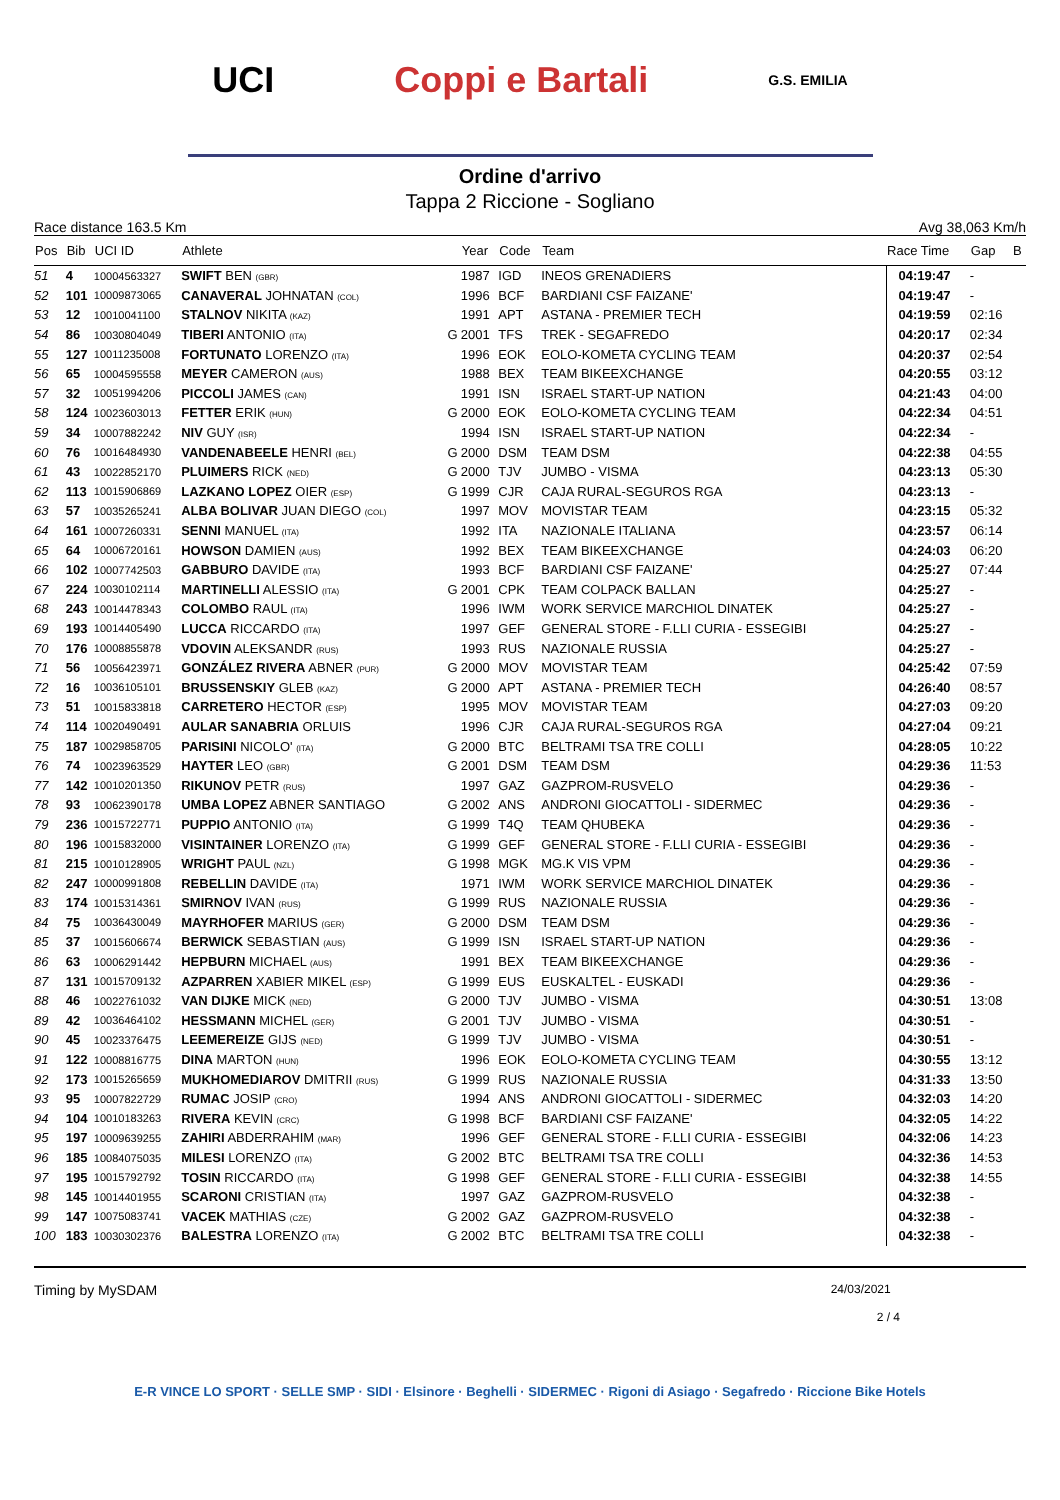UCI Coppi e Bartali G.S. EMILIA
Ordine d'arrivo
Tappa 2 Riccione - Sogliano
Race distance 163.5 Km Avg 38,063 Km/h
| Pos | Bib | UCI ID | Athlete | | Year | Code | Team | Race Time | Gap | B |
| --- | --- | --- | --- | --- | --- | --- | --- | --- | --- | --- |
| 51 | 4 | 10004563327 | SWIFT BEN (GBR) | | 1987 | IGD | INEOS GRENADIERS | 04:19:47 | - | |
| 52 | 101 | 10009873065 | CANAVERAL JOHNATAN (COL) | | 1996 | BCF | BARDIANI CSF FAIZANE' | 04:19:47 | - | |
| 53 | 12 | 10010041100 | STALNOV NIKITA (KAZ) | | 1991 | APT | ASTANA - PREMIER TECH | 04:19:59 | 02:16 | |
| 54 | 86 | 10030804049 | TIBERI ANTONIO (ITA) | G | 2001 | TFS | TREK - SEGAFREDO | 04:20:17 | 02:34 | |
| 55 | 127 | 10011235008 | FORTUNATO LORENZO (ITA) | | 1996 | EOK | EOLO-KOMETA CYCLING TEAM | 04:20:37 | 02:54 | |
| 56 | 65 | 10004595558 | MEYER CAMERON (AUS) | | 1988 | BEX | TEAM BIKEEXCHANGE | 04:20:55 | 03:12 | |
| 57 | 32 | 10051994206 | PICCOLI JAMES (CAN) | | 1991 | ISN | ISRAEL START-UP NATION | 04:21:43 | 04:00 | |
| 58 | 124 | 10023603013 | FETTER ERIK (HUN) | G | 2000 | EOK | EOLO-KOMETA CYCLING TEAM | 04:22:34 | 04:51 | |
| 59 | 34 | 10007882242 | NIV GUY (ISR) | | 1994 | ISN | ISRAEL START-UP NATION | 04:22:34 | - | |
| 60 | 76 | 10016484930 | VANDENABEELE HENRI (BEL) | G | 2000 | DSM | TEAM DSM | 04:22:38 | 04:55 | |
| 61 | 43 | 10022852170 | PLUIMERS RICK (NED) | G | 2000 | TJV | JUMBO - VISMA | 04:23:13 | 05:30 | |
| 62 | 113 | 10015906869 | LAZKANO LOPEZ OIER (ESP) | G | 1999 | CJR | CAJA RURAL-SEGUROS RGA | 04:23:13 | - | |
| 63 | 57 | 10035265241 | ALBA BOLIVAR JUAN DIEGO (COL) | | 1997 | MOV | MOVISTAR TEAM | 04:23:15 | 05:32 | |
| 64 | 161 | 10007260331 | SENNI MANUEL (ITA) | | 1992 | ITA | NAZIONALE ITALIANA | 04:23:57 | 06:14 | |
| 65 | 64 | 10006720161 | HOWSON DAMIEN (AUS) | | 1992 | BEX | TEAM BIKEEXCHANGE | 04:24:03 | 06:20 | |
| 66 | 102 | 10007742503 | GABBURO DAVIDE (ITA) | | 1993 | BCF | BARDIANI CSF FAIZANE' | 04:25:27 | 07:44 | |
| 67 | 224 | 10030102114 | MARTINELLI ALESSIO (ITA) | G | 2001 | CPK | TEAM COLPACK BALLAN | 04:25:27 | - | |
| 68 | 243 | 10014478343 | COLOMBO RAUL (ITA) | | 1996 | IWM | WORK SERVICE MARCHIOL DINATEK | 04:25:27 | - | |
| 69 | 193 | 10014405490 | LUCCA RICCARDO (ITA) | | 1997 | GEF | GENERAL STORE - F.LLI CURIA - ESSEGIBI | 04:25:27 | - | |
| 70 | 176 | 10008855878 | VDOVIN ALEKSANDR (RUS) | | 1993 | RUS | NAZIONALE RUSSIA | 04:25:27 | - | |
| 71 | 56 | 10056423971 | GONZÁLEZ RIVERA ABNER (PUR) | G | 2000 | MOV | MOVISTAR TEAM | 04:25:42 | 07:59 | |
| 72 | 16 | 10036105101 | BRUSSENSKIY GLEB (KAZ) | G | 2000 | APT | ASTANA - PREMIER TECH | 04:26:40 | 08:57 | |
| 73 | 51 | 10015833818 | CARRETERO HECTOR (ESP) | | 1995 | MOV | MOVISTAR TEAM | 04:27:03 | 09:20 | |
| 74 | 114 | 10020490491 | AULAR SANABRIA ORLUIS | | 1996 | CJR | CAJA RURAL-SEGUROS RGA | 04:27:04 | 09:21 | |
| 75 | 187 | 10029858705 | PARISINI NICOLO' (ITA) | G | 2000 | BTC | BELTRAMI TSA TRE COLLI | 04:28:05 | 10:22 | |
| 76 | 74 | 10023963529 | HAYTER LEO (GBR) | G | 2001 | DSM | TEAM DSM | 04:29:36 | 11:53 | |
| 77 | 142 | 10010201350 | RIKUNOV PETR (RUS) | | 1997 | GAZ | GAZPROM-RUSVELO | 04:29:36 | - | |
| 78 | 93 | 10062390178 | UMBA LOPEZ ABNER SANTIAGO | G | 2002 | ANS | ANDRONI GIOCATTOLI - SIDERMEC | 04:29:36 | - | |
| 79 | 236 | 10015722771 | PUPPIO ANTONIO (ITA) | G | 1999 | T4Q | TEAM QHUBEKA | 04:29:36 | - | |
| 80 | 196 | 10015832000 | VISINTAINER LORENZO (ITA) | G | 1999 | GEF | GENERAL STORE - F.LLI CURIA - ESSEGIBI | 04:29:36 | - | |
| 81 | 215 | 10010128905 | WRIGHT PAUL (NZL) | G | 1998 | MGK | MG.K VIS VPM | 04:29:36 | - | |
| 82 | 247 | 10000991808 | REBELLIN DAVIDE (ITA) | | 1971 | IWM | WORK SERVICE MARCHIOL DINATEK | 04:29:36 | - | |
| 83 | 174 | 10015314361 | SMIRNOV IVAN (RUS) | G | 1999 | RUS | NAZIONALE RUSSIA | 04:29:36 | - | |
| 84 | 75 | 10036430049 | MAYRHOFER MARIUS (GER) | G | 2000 | DSM | TEAM DSM | 04:29:36 | - | |
| 85 | 37 | 10015606674 | BERWICK SEBASTIAN (AUS) | G | 1999 | ISN | ISRAEL START-UP NATION | 04:29:36 | - | |
| 86 | 63 | 10006291442 | HEPBURN MICHAEL (AUS) | | 1991 | BEX | TEAM BIKEEXCHANGE | 04:29:36 | - | |
| 87 | 131 | 10015709132 | AZPARREN XABIER MIKEL (ESP) | G | 1999 | EUS | EUSKALTEL - EUSKADI | 04:29:36 | - | |
| 88 | 46 | 10022761032 | VAN DIJKE MICK (NED) | G | 2000 | TJV | JUMBO - VISMA | 04:30:51 | 13:08 | |
| 89 | 42 | 10036464102 | HESSMANN MICHEL (GER) | G | 2001 | TJV | JUMBO - VISMA | 04:30:51 | - | |
| 90 | 45 | 10023376475 | LEEMEREIZE GIJS (NED) | G | 1999 | TJV | JUMBO - VISMA | 04:30:51 | - | |
| 91 | 122 | 10008816775 | DINA MARTON (HUN) | | 1996 | EOK | EOLO-KOMETA CYCLING TEAM | 04:30:55 | 13:12 | |
| 92 | 173 | 10015265659 | MUKHOMEDIAROV DMITRII (RUS) | G | 1999 | RUS | NAZIONALE RUSSIA | 04:31:33 | 13:50 | |
| 93 | 95 | 10007822729 | RUMAC JOSIP (CRO) | | 1994 | ANS | ANDRONI GIOCATTOLI - SIDERMEC | 04:32:03 | 14:20 | |
| 94 | 104 | 10010183263 | RIVERA KEVIN (CRC) | G | 1998 | BCF | BARDIANI CSF FAIZANE' | 04:32:05 | 14:22 | |
| 95 | 197 | 10009639255 | ZAHIRI ABDERRAHIM (MAR) | | 1996 | GEF | GENERAL STORE - F.LLI CURIA - ESSEGIBI | 04:32:06 | 14:23 | |
| 96 | 185 | 10084075035 | MILESI LORENZO (ITA) | G | 2002 | BTC | BELTRAMI TSA TRE COLLI | 04:32:36 | 14:53 | |
| 97 | 195 | 10015792792 | TOSIN RICCARDO (ITA) | G | 1998 | GEF | GENERAL STORE - F.LLI CURIA - ESSEGIBI | 04:32:38 | 14:55 | |
| 98 | 145 | 10014401955 | SCARONI CRISTIAN (ITA) | | 1997 | GAZ | GAZPROM-RUSVELO | 04:32:38 | - | |
| 99 | 147 | 10075083741 | VACEK MATHIAS (CZE) | G | 2002 | GAZ | GAZPROM-RUSVELO | 04:32:38 | - | |
| 100 | 183 | 10030302376 | BALESTRA LORENZO (ITA) | G | 2002 | BTC | BELTRAMI TSA TRE COLLI | 04:32:38 | - | |
Timing by MySDAM 24/03/2021
2 / 4
E-R VINCE LO SPORT · SELLE SMP · SIDI · Elsinore · Beghelli · SIDERMEC · Rigoni di Asiago · Segafredo · Riccione Bike Hotels